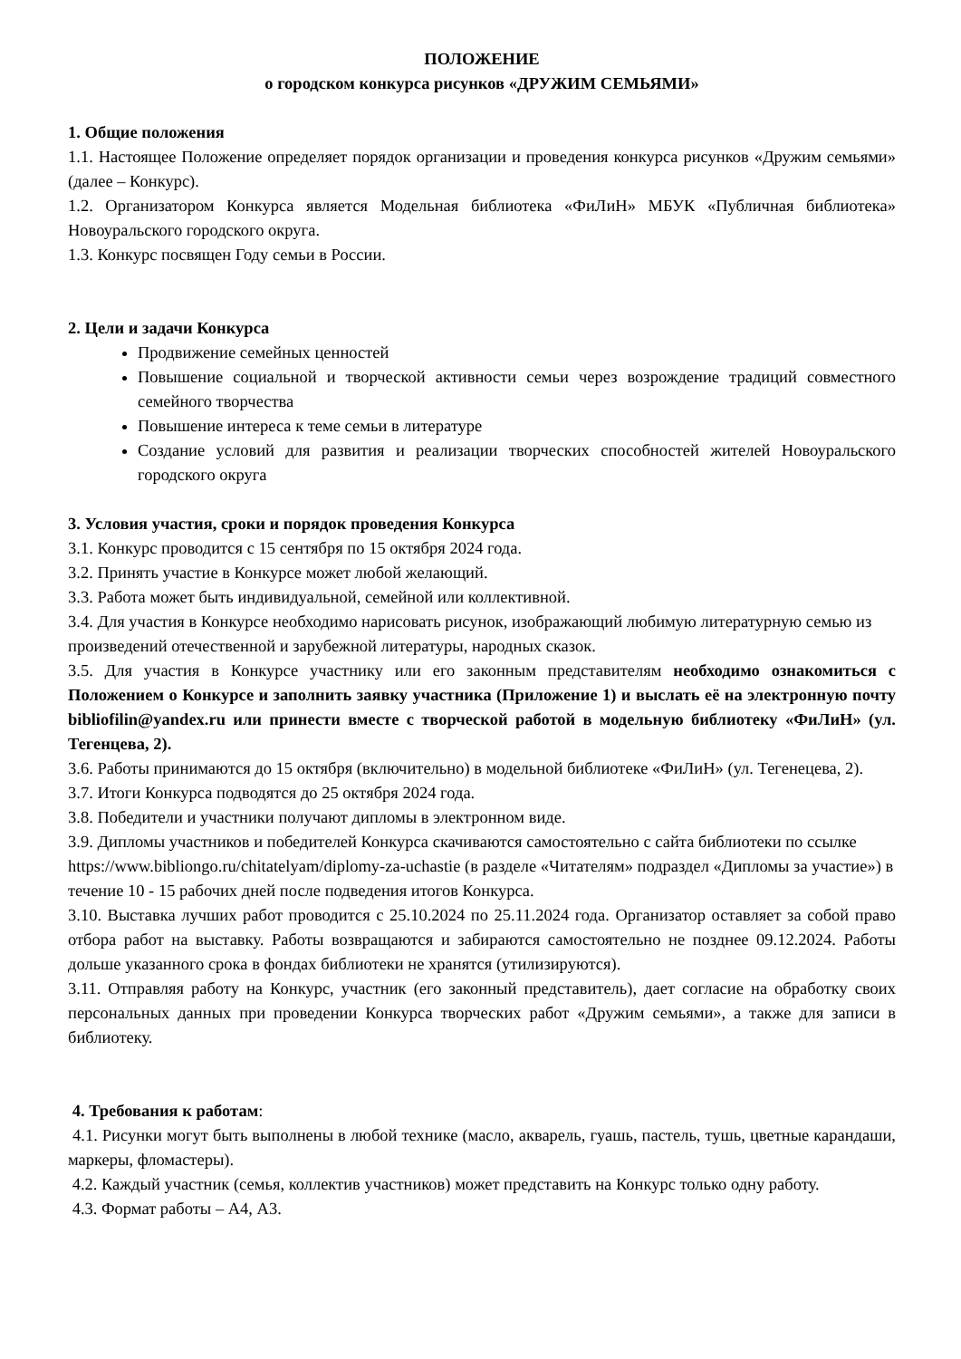ПОЛОЖЕНИЕ
о городском конкурса рисунков «ДРУЖИМ СЕМЬЯМИ»
1. Общие положения
1.1. Настоящее Положение определяет порядок организации и проведения конкурса рисунков «Дружим семьями» (далее – Конкурс).
1.2. Организатором Конкурса является Модельная библиотека «ФиЛиН» МБУК «Публичная библиотека» Новоуральского городского округа.
1.3. Конкурс посвящен Году семьи в России.
2. Цели и задачи Конкурса
Продвижение семейных ценностей
Повышение социальной и творческой активности семьи через возрождение традиций совместного семейного творчества
Повышение интереса к теме семьи в литературе
Создание условий для развития и реализации творческих способностей жителей Новоуральского городского округа
3. Условия участия, сроки и порядок проведения Конкурса
3.1. Конкурс проводится с 15 сентября по 15 октября 2024 года.
3.2. Принять участие в Конкурсе может любой желающий.
3.3. Работа может быть индивидуальной, семейной или коллективной.
3.4. Для участия в Конкурсе необходимо нарисовать рисунок, изображающий любимую литературную семью из произведений отечественной и зарубежной литературы, народных сказок.
3.5. Для участия в Конкурсе участнику или его законным представителям необходимо ознакомиться с Положением о Конкурсе и заполнить заявку участника (Приложение 1) и выслать её на электронную почту bibliofilin@yandex.ru или принести вместе с творческой работой в модельную библиотеку «ФиЛиН» (ул. Тегенцева, 2).
3.6. Работы принимаются до 15 октября (включительно) в модельной библиотеке «ФиЛиН» (ул. Тегенецева, 2).
3.7. Итоги Конкурса подводятся до 25 октября 2024 года.
3.8. Победители и участники получают дипломы в электронном виде.
3.9. Дипломы участников и победителей Конкурса скачиваются самостоятельно с сайта библиотеки по ссылке https://www.bibliongo.ru/chitatelyam/diplomy-za-uchastie (в разделе «Читателям» подраздел «Дипломы за участие») в течение 10 - 15 рабочих дней после подведения итогов Конкурса.
3.10. Выставка лучших работ проводится с 25.10.2024 по 25.11.2024 года. Организатор оставляет за собой право отбора работ на выставку. Работы возвращаются и забираются самостоятельно не позднее 09.12.2024. Работы дольше указанного срока в фондах библиотеки не хранятся (утилизируются).
3.11. Отправляя работу на Конкурс, участник (его законный представитель), дает согласие на обработку своих персональных данных при проведении Конкурса творческих работ «Дружим семьями», а также для записи в библиотеку.
4. Требования к работам:
4.1. Рисунки могут быть выполнены в любой технике (масло, акварель, гуашь, пастель, тушь, цветные карандаши, маркеры, фломастеры).
4.2. Каждый участник (семья, коллектив участников) может представить на Конкурс только одну работу.
4.3. Формат работы – А4, А3.